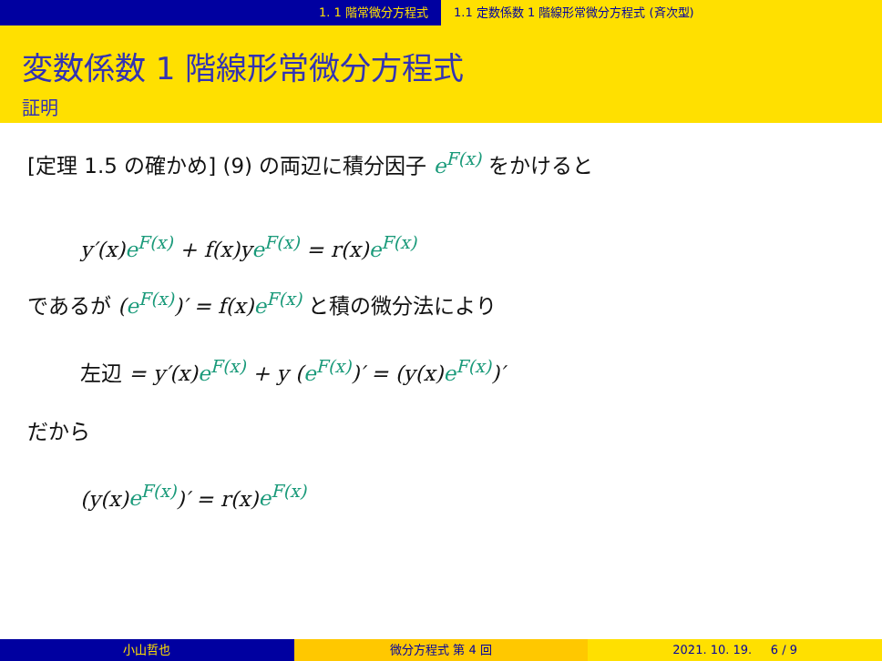1. 1 階常微分方程式 1.1 定数係数 1 階線形常微分方程式 (斉次型)
変数係数 1 階線形常微分方程式
証明
[定理 1.5 の確かめ] (9) の両辺に積分因子 e<sup>F(x)</sup> をかけると
y′(x)e<sup>F(x)</sup> + f(x)ye<sup>F(x)</sup> = r(x)e<sup>F(x)</sup>
であるが (e<sup>F(x)</sup>)′ = f(x)e<sup>F(x)</sup> と積の微分法により
左辺 = y′(x)e<sup>F(x)</sup> + y (e<sup>F(x)</sup>)′ = (y(x)e<sup>F(x)</sup>)′
だから
(y(x)e<sup>F(x)</sup>)′ = r(x)e<sup>F(x)</sup>
小山哲也 微分方程式 第 4 回 2021. 10. 19. 6 / 9